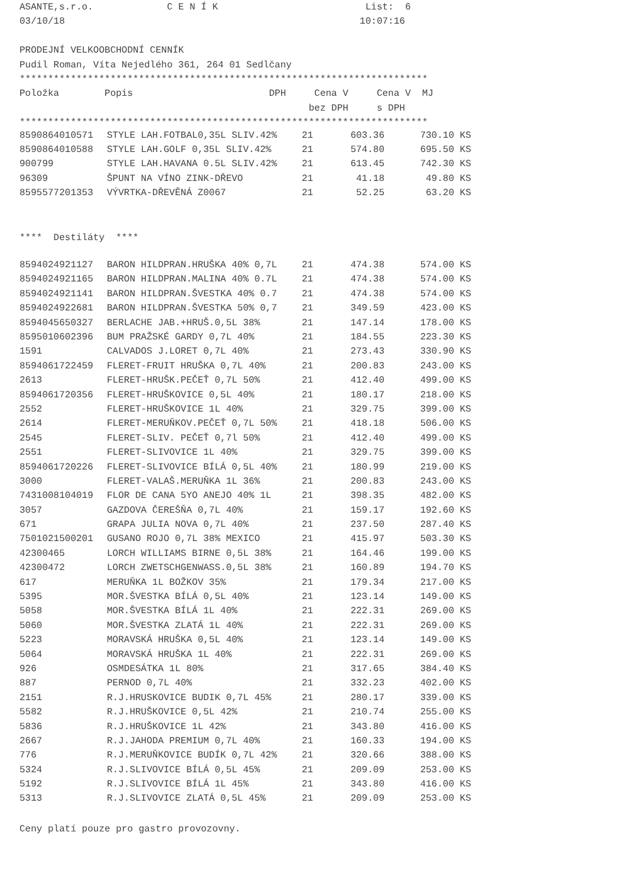ASANTE,s.r.o. C E N Í K List: 6
03/10/18 10:07:16
PRODEJNÍ VELKOOBCHODNÍ CENNÍK
Pudil Roman, Víta Nejedlého 361, 264 01 Sedlčany
************************************************************************
Položka Popis DPH Cena V Cena V MJ
bez DPH s DPH
************************************************************************
| 8590864010571 | STYLE LAH.FOTBAL0,35L SLIV.42% | 21 | 603.36 | 730.10 | KS |
| 8590864010588 | STYLE LAH.GOLF 0,35L SLIV.42% | 21 | 574.80 | 695.50 | KS |
| 900799 | STYLE LAH.HAVANA 0.5L SLIV.42% | 21 | 613.45 | 742.30 | KS |
| 96309 | ŠPUNT NA VÍNO ZINK-DŘEVO | 21 | 41.18 | 49.80 | KS |
| 8595577201353 | VÝVRTKA-DŘEVĚNÁ Z0067 | 21 | 52.25 | 63.20 | KS |
**** Destiláty ****
| 8594024921127 | BARON HILDPRAN.HRUŠKA 40% 0,7L | 21 | 474.38 | 574.00 | KS |
| 8594024921165 | BARON HILDPRAN.MALINA 40% 0.7L | 21 | 474.38 | 574.00 | KS |
| 8594024921141 | BARON HILDPRAN.ŠVESTKA 40% 0.7 | 21 | 474.38 | 574.00 | KS |
| 8594024922681 | BARON HILDPRAN.ŠVESTKA 50% 0,7 | 21 | 349.59 | 423.00 | KS |
| 8594045650327 | BERLACHE JAB.+HRUŠ.0,5L 38% | 21 | 147.14 | 178.00 | KS |
| 8595010602396 | BUM PRAŽSKÉ GARDY 0,7L 40% | 21 | 184.55 | 223.30 | KS |
| 1591 | CALVADOS J.LORET 0,7L 40% | 21 | 273.43 | 330.90 | KS |
| 8594061722459 | FLERET-FRUIT HRUŠKA 0,7L 40% | 21 | 200.83 | 243.00 | KS |
| 2613 | FLERET-HRUŠK.PEČEŤ 0,7L 50% | 21 | 412.40 | 499.00 | KS |
| 8594061720356 | FLERET-HRUŠKOVICE 0,5L 40% | 21 | 180.17 | 218.00 | KS |
| 2552 | FLERET-HRUŠKOVICE 1L 40% | 21 | 329.75 | 399.00 | KS |
| 2614 | FLERET-MERUŇKOV.PEČEŤ 0,7L 50% | 21 | 418.18 | 506.00 | KS |
| 2545 | FLERET-SLIV. PEČEŤ 0,7l 50% | 21 | 412.40 | 499.00 | KS |
| 2551 | FLERET-SLIVOVICE 1L 40% | 21 | 329.75 | 399.00 | KS |
| 8594061720226 | FLERET-SLIVOVICE BÍLÁ 0,5L 40% | 21 | 180.99 | 219.00 | KS |
| 3000 | FLERET-VALAŠ.MERUŇKA 1L 36% | 21 | 200.83 | 243.00 | KS |
| 7431008104019 | FLOR DE CANA 5YO ANEJO 40% 1L | 21 | 398.35 | 482.00 | KS |
| 3057 | GAZDOVA ČEREŠŇA 0,7L 40% | 21 | 159.17 | 192.60 | KS |
| 671 | GRAPA JULIA NOVA 0,7L 40% | 21 | 237.50 | 287.40 | KS |
| 7501021500201 | GUSANO ROJO 0,7L 38% MEXICO | 21 | 415.97 | 503.30 | KS |
| 42300465 | LORCH WILLIAMS BIRNE 0,5L 38% | 21 | 164.46 | 199.00 | KS |
| 42300472 | LORCH ZWETSCHGENWASS.0,5L 38% | 21 | 160.89 | 194.70 | KS |
| 617 | MERUŇKA 1L BOŽKOV 35% | 21 | 179.34 | 217.00 | KS |
| 5395 | MOR.ŠVESTKA BÍLÁ 0,5L 40% | 21 | 123.14 | 149.00 | KS |
| 5058 | MOR.ŠVESTKA BÍLÁ 1L 40% | 21 | 222.31 | 269.00 | KS |
| 5060 | MOR.ŠVESTKA ZLATÁ 1L 40% | 21 | 222.31 | 269.00 | KS |
| 5223 | MORAVSKÁ HRUŠKA 0,5L 40% | 21 | 123.14 | 149.00 | KS |
| 5064 | MORAVSKÁ HRUŠKA 1L 40% | 21 | 222.31 | 269.00 | KS |
| 926 | OSMDESÁTKA 1L 80% | 21 | 317.65 | 384.40 | KS |
| 887 | PERNOD 0,7L 40% | 21 | 332.23 | 402.00 | KS |
| 2151 | R.J.HRUSKOVICE BUDIK 0,7L 45% | 21 | 280.17 | 339.00 | KS |
| 5582 | R.J.HRUŠKOVICE 0,5L 42% | 21 | 210.74 | 255.00 | KS |
| 5836 | R.J.HRUŠKOVICE 1L 42% | 21 | 343.80 | 416.00 | KS |
| 2667 | R.J.JAHODA PREMIUM 0,7L 40% | 21 | 160.33 | 194.00 | KS |
| 776 | R.J.MERUŇKOVICE BUDÍK 0,7L 42% | 21 | 320.66 | 388.00 | KS |
| 5324 | R.J.SLIVOVICE BÍLÁ 0,5L 45% | 21 | 209.09 | 253.00 | KS |
| 5192 | R.J.SLIVOVICE BÍLÁ 1L 45% | 21 | 343.80 | 416.00 | KS |
| 5313 | R.J.SLIVOVICE ZLATÁ 0,5L 45% | 21 | 209.09 | 253.00 | KS |
Ceny platí pouze pro gastro provozovny.